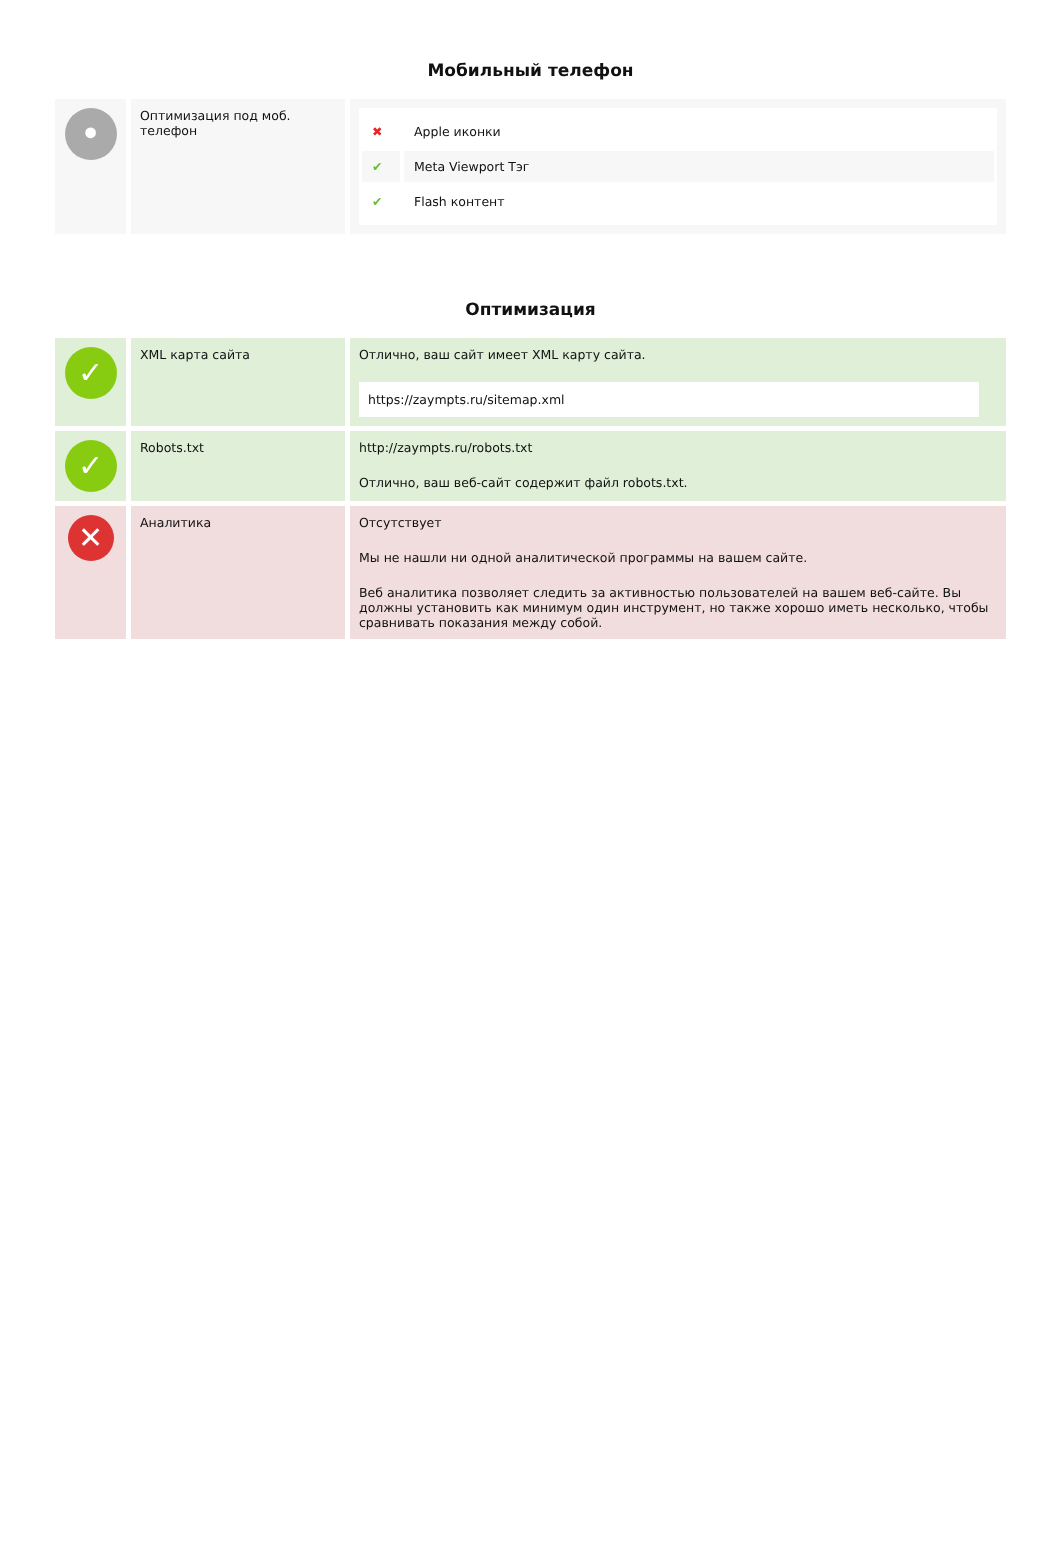Мобильный телефон
| • | Оптимизация под моб. телефон | / ✖ / Apple иконки / / ✔ / Meta Viewport Тэг / / ✔ / Flash контент / |
Оптимизация
| ✓ | XML карта сайта | Отлично, ваш сайт имеет XML карту сайта. https://zaympts.ru/sitemap.xml |
| ✓ | Robots.txt | http://zaympts.ru/robots.txt Отлично, ваш веб-сайт содержит файл robots.txt. |
| ✕ | Аналитика | Отсутствует Мы не нашли ни одной аналитической программы на вашем сайте. Веб аналитика позволяет следить за активностью пользователей на вашем веб-сайте. Вы должны установить как минимум один инструмент, но также хорошо иметь несколько, чтобы сравнивать показания между собой. |